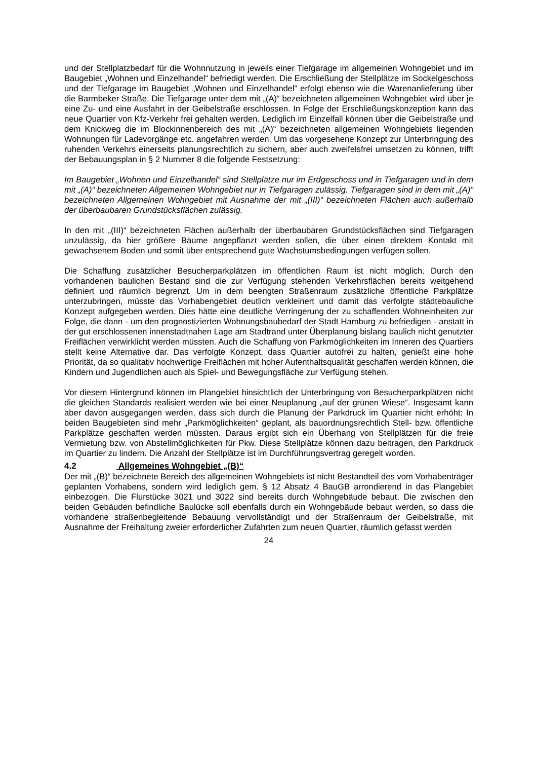und der Stellplatzbedarf für die Wohnnutzung in jeweils einer Tiefgarage im allgemeinen Wohngebiet und im Baugebiet „Wohnen und Einzelhandel“ befriedigt werden. Die Erschließung der Stellplätze im Sockelgeschoss und der Tiefgarage im Baugebiet „Wohnen und Einzelhandel“ erfolgt ebenso wie die Warenanlieferung über die Barmbeker Straße. Die Tiefgarage unter dem mit „(A)“ bezeichneten allgemeinen Wohngebiet wird über je eine Zu- und eine Ausfahrt in der Geibelstraße erschlossen. In Folge der Erschließungskonzeption kann das neue Quartier von Kfz-Verkehr frei gehalten werden. Lediglich im Einzelfall können über die Geibelstraße und dem Knickweg die im Blockinnenbereich des mit „(A)“ bezeichneten allgemeinen Wohngebiets liegenden Wohnungen für Ladevorgänge etc. angefahren werden. Um das vorgesehene Konzept zur Unterbringung des ruhenden Verkehrs einerseits planungsrechtlich zu sichern, aber auch zweifelsfrei umsetzen zu können, trifft der Bebauungsplan in § 2 Nummer 8 die folgende Festsetzung:
Im Baugebiet „Wohnen und Einzelhandel“ sind Stellplätze nur im Erdgeschoss und in Tiefgaragen und in dem mit „(A)“ bezeichneten Allgemeinen Wohngebiet nur in Tiefgaragen zulässig. Tiefgaragen sind in dem mit „(A)“ bezeichneten Allgemeinen Wohngebiet mit Ausnahme der mit „(III)“ bezeichneten Flächen auch außerhalb der überbaubaren Grundstücksflächen zulässig.
In den mit „(III)“ bezeichneten Flächen außerhalb der überbaubaren Grundstücksflächen sind Tiefgaragen unzulässig, da hier größere Bäume angepflanzt werden sollen, die über einen direktem Kontakt mit gewachsenem Boden und somit über entsprechend gute Wachstumsbedingungen verfügen sollen.
Die Schaffung zusätzlicher Besucherparkplätzen im öffentlichen Raum ist nicht möglich. Durch den vorhandenen baulichen Bestand sind die zur Verfügung stehenden Verkehrsflächen bereits weitgehend definiert und räumlich begrenzt. Um in dem beengten Straßenraum zusätzliche öffentliche Parkplätze unterzubringen, müsste das Vorhabengebiet deutlich verkleinert und damit das verfolgte städtebauliche Konzept aufgegeben werden. Dies hätte eine deutliche Verringerung der zu schaffenden Wohneinheiten zur Folge, die dann - um den prognostizierten Wohnungsbaubedarf der Stadt Hamburg zu befriedigen - anstatt in der gut erschlossenen innenstadtnahen Lage am Stadtrand unter Überplanung bislang baulich nicht genutzter Freiflächen verwirklicht werden müssten. Auch die Schaffung von Parkmöglichkeiten im Inneren des Quartiers stellt keine Alternative dar. Das verfolgte Konzept, dass Quartier autofrei zu halten, genießt eine hohe Priorität, da so qualitativ hochwertige Freiflächen mit hoher Aufenthaltsqualität geschaffen werden können, die Kindern und Jugendlichen auch als Spiel- und Bewegungsfläche zur Verfügung stehen.
Vor diesem Hintergrund können im Plangebiet hinsichtlich der Unterbringung von Besucherparkplätzen nicht die gleichen Standards realisiert werden wie bei einer Neuplanung „auf der grünen Wiese“. Insgesamt kann aber davon ausgegangen werden, dass sich durch die Planung der Parkdruck im Quartier nicht erhöht: In beiden Baugebieten sind mehr „Parkmöglichkeiten“ geplant, als bauordnungsrechtlich Stell- bzw. öffentliche Parkplätze geschaffen werden müssten. Daraus ergibt sich ein Überhang von Stellplätzen für die freie Vermietung bzw. von Abstellmöglichkeiten für Pkw. Diese Stellplätze können dazu beitragen, den Parkdruck im Quartier zu lindern. Die Anzahl der Stellplätze ist im Durchführungsvertrag geregelt worden.
4.2 Allgemeines Wohngebiet „(B)“
Der mit „(B)“ bezeichnete Bereich des allgemeinen Wohngebiets ist nicht Bestandteil des vom Vorhabenträger geplanten Vorhabens, sondern wird lediglich gem. § 12 Absatz 4 BauGB arrondierend in das Plangebiet einbezogen. Die Flurstücke 3021 und 3022 sind bereits durch Wohngebäude bebaut. Die zwischen den beiden Gebäuden befindliche Baulücke soll ebenfalls durch ein Wohngebäude bebaut werden, so dass die vorhandene straßenbegleitende Bebauung vervollständigt und der Straßenraum der Geibelstraße, mit Ausnahme der Freihaltung zweier erforderlicher Zufahrten zum neuen Quartier, räumlich gefasst werden
24